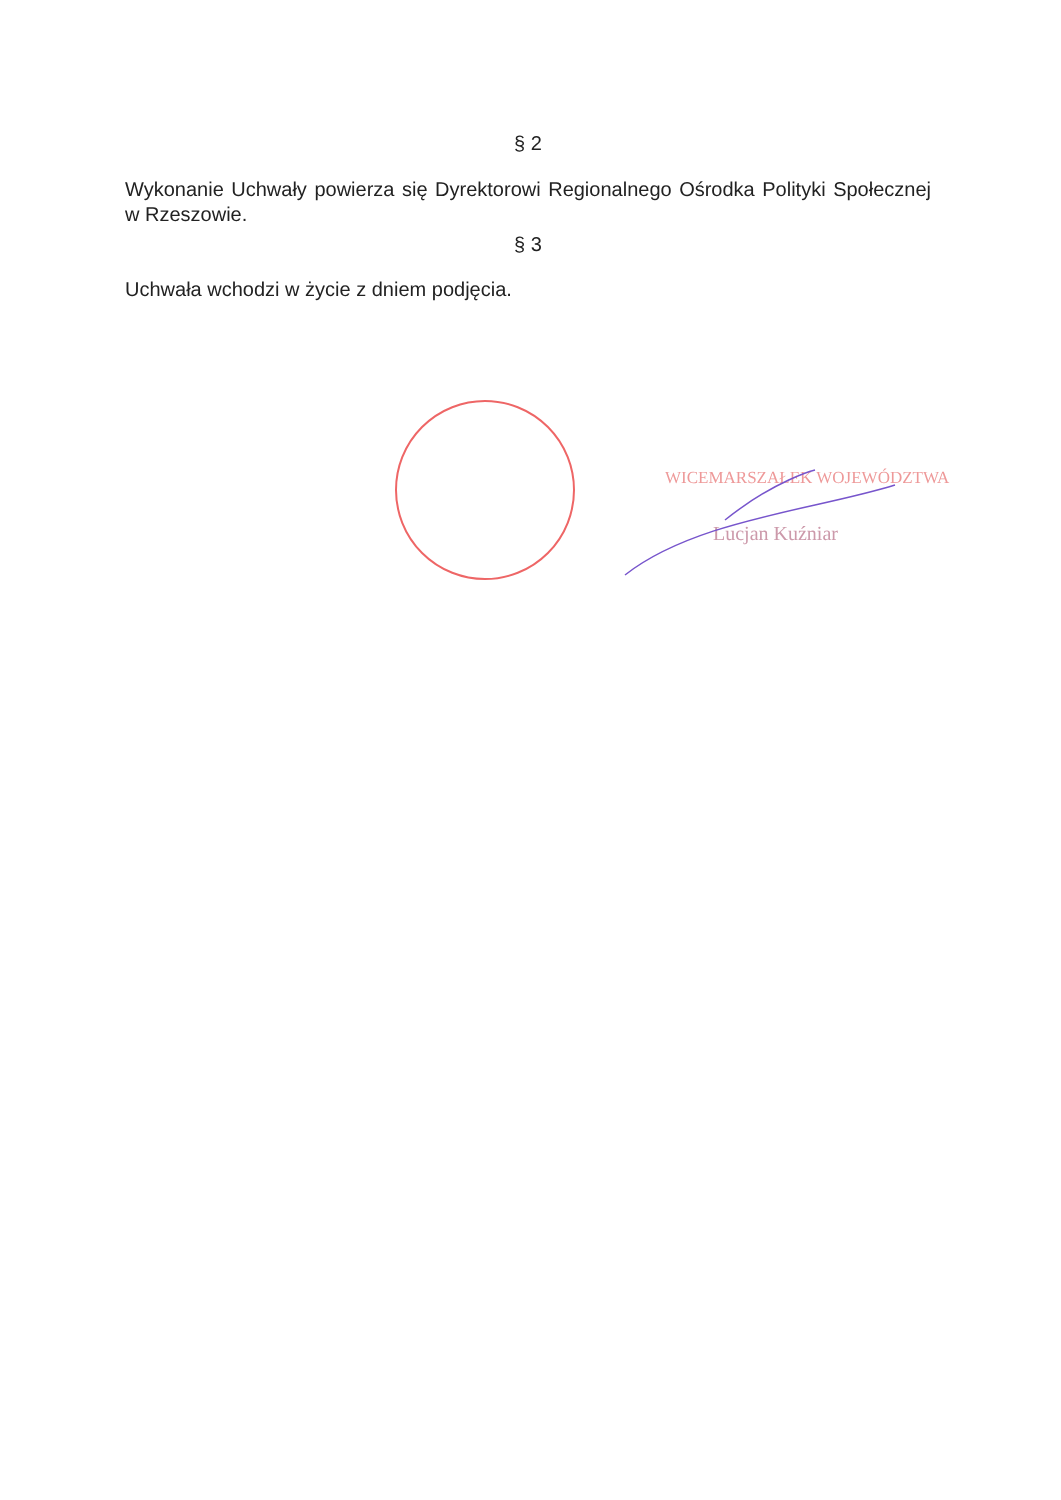§ 2
Wykonanie Uchwały powierza się Dyrektorowi Regionalnego Ośrodka Polityki Społecznej w Rzeszowie.
§ 3
Uchwała wchodzi w życie z dniem podjęcia.
WICEMARSZAŁEK WOJEWÓDZTWA
Lucjan Kuźniar